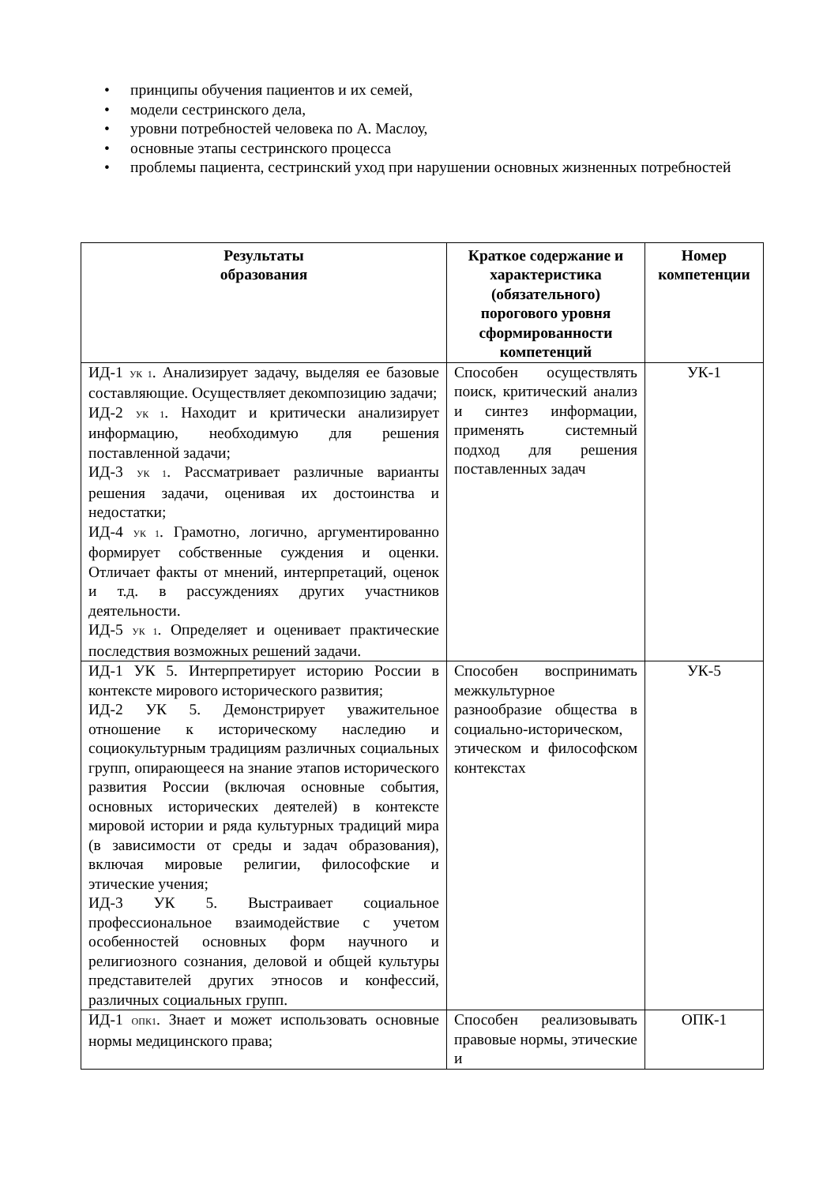• принципы обучения пациентов и их семей,
• модели сестринского дела,
• уровни потребностей человека по А. Маслоу,
• основные этапы сестринского процесса
• проблемы пациента, сестринский уход при нарушении основных жизненных потребностей
| Результаты образования | Краткое содержание и характеристика (обязательного) порогового уровня сформированности компетенций | Номер компетенции |
| --- | --- | --- |
| ИД-1 <sub>УК 1</sub>. Анализирует задачу, выделяя ее базовые составляющие. Осуществляет декомпозицию задачи; ИД-2 <sub>УК 1</sub>. Находит и критически анализирует информацию, необходимую для решения поставленной задачи; ИД-3 <sub>УК 1</sub>. Рассматривает различные варианты решения задачи, оценивая их достоинства и недостатки; ИД-4 <sub>УК 1</sub>. Грамотно, логично, аргументированно формирует собственные суждения и оценки. Отличает факты от мнений, интерпретаций, оценок и т.д. в рассуждениях других участников деятельности. ИД-5 <sub>УК 1</sub>. Определяет и оценивает практические последствия возможных решений задачи. | Способен осуществлять поиск, критический анализ и синтез информации, применять системный подход для решения поставленных задач | УК-1 |
| ИД-1 УК 5. Интерпретирует историю России в контексте мирового исторического развития; ИД-2 УК 5. Демонстрирует уважительное отношение к историческому наследию и социокультурным традициям различных социальных групп, опирающееся на знание этапов исторического развития России (включая основные события, основных исторических деятелей) в контексте мировой истории и ряда культурных традиций мира (в зависимости от среды и задач образования), включая мировые религии, философские и этические учения; ИД-3 УК 5. Выстраивает социальное профессиональное взаимодействие с учетом особенностей основных форм научного и религиозного сознания, деловой и общей культуры представителей других этносов и конфессий, различных социальных групп. | Способен воспринимать межкультурное разнообразие общества в социально-историческом, этическом и философском контекстах | УК-5 |
| ИД-1 <sub>ОПК1</sub>. Знает и может использовать основные нормы медицинского права; | Способен реализовывать правовые нормы, этические и | ОПК-1 |